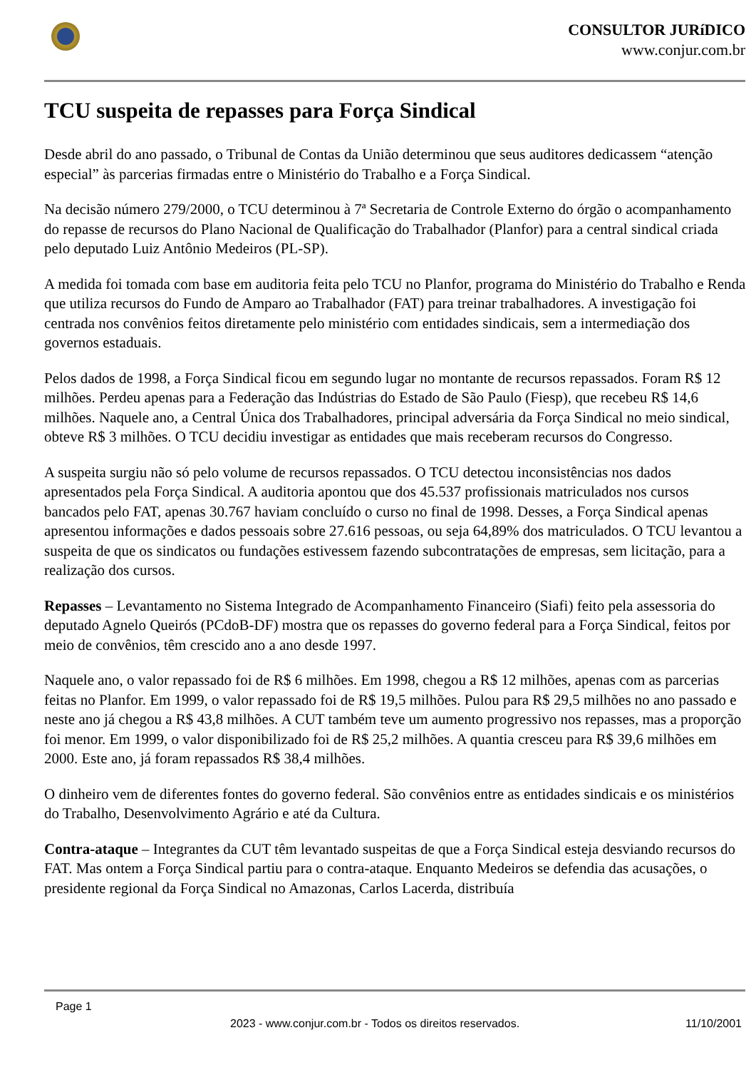CONSULTOR JURíDICO
www.conjur.com.br
TCU suspeita de repasses para Força Sindical
Desde abril do ano passado, o Tribunal de Contas da União determinou que seus auditores dedicassem “atenção especial” às parcerias firmadas entre o Ministério do Trabalho e a Força Sindical.
Na decisão número 279/2000, o TCU determinou à 7ª Secretaria de Controle Externo do órgão o acompanhamento do repasse de recursos do Plano Nacional de Qualificação do Trabalhador (Planfor) para a central sindical criada pelo deputado Luiz Antônio Medeiros (PL-SP).
A medida foi tomada com base em auditoria feita pelo TCU no Planfor, programa do Ministério do Trabalho e Renda que utiliza recursos do Fundo de Amparo ao Trabalhador (FAT) para treinar trabalhadores. A investigação foi centrada nos convênios feitos diretamente pelo ministério com entidades sindicais, sem a intermediação dos governos estaduais.
Pelos dados de 1998, a Força Sindical ficou em segundo lugar no montante de recursos repassados. Foram R$ 12 milhões. Perdeu apenas para a Federação das Indústrias do Estado de São Paulo (Fiesp), que recebeu R$ 14,6 milhões. Naquele ano, a Central Única dos Trabalhadores, principal adversária da Força Sindical no meio sindical, obteve R$ 3 milhões. O TCU decidiu investigar as entidades que mais receberam recursos do Congresso.
A suspeita surgiu não só pelo volume de recursos repassados. O TCU detectou inconsistências nos dados apresentados pela Força Sindical. A auditoria apontou que dos 45.537 profissionais matriculados nos cursos bancados pelo FAT, apenas 30.767 haviam concluído o curso no final de 1998. Desses, a Força Sindical apenas apresentou informações e dados pessoais sobre 27.616 pessoas, ou seja 64,89% dos matriculados. O TCU levantou a suspeita de que os sindicatos ou fundações estivessem fazendo subcontratações de empresas, sem licitação, para a realização dos cursos.
Repasses – Levantamento no Sistema Integrado de Acompanhamento Financeiro (Siafi) feito pela assessoria do deputado Agnelo Queirós (PCdoB-DF) mostra que os repasses do governo federal para a Força Sindical, feitos por meio de convênios, têm crescido ano a ano desde 1997.
Naquele ano, o valor repassado foi de R$ 6 milhões. Em 1998, chegou a R$ 12 milhões, apenas com as parcerias feitas no Planfor. Em 1999, o valor repassado foi de R$ 19,5 milhões. Pulou para R$ 29,5 milhões no ano passado e neste ano já chegou a R$ 43,8 milhões. A CUT também teve um aumento progressivo nos repasses, mas a proporção foi menor. Em 1999, o valor disponibilizado foi de R$ 25,2 milhões. A quantia cresceu para R$ 39,6 milhões em 2000. Este ano, já foram repassados R$ 38,4 milhões.
O dinheiro vem de diferentes fontes do governo federal. São convênios entre as entidades sindicais e os ministérios do Trabalho, Desenvolvimento Agrário e até da Cultura.
Contra-ataque – Integrantes da CUT têm levantado suspeitas de que a Força Sindical esteja desviando recursos do FAT. Mas ontem a Força Sindical partiu para o contra-ataque. Enquanto Medeiros se defendia das acusações, o presidente regional da Força Sindical no Amazonas, Carlos Lacerda, distribuía
Page 1
2023 - www.conjur.com.br - Todos os direitos reservados. 11/10/2001